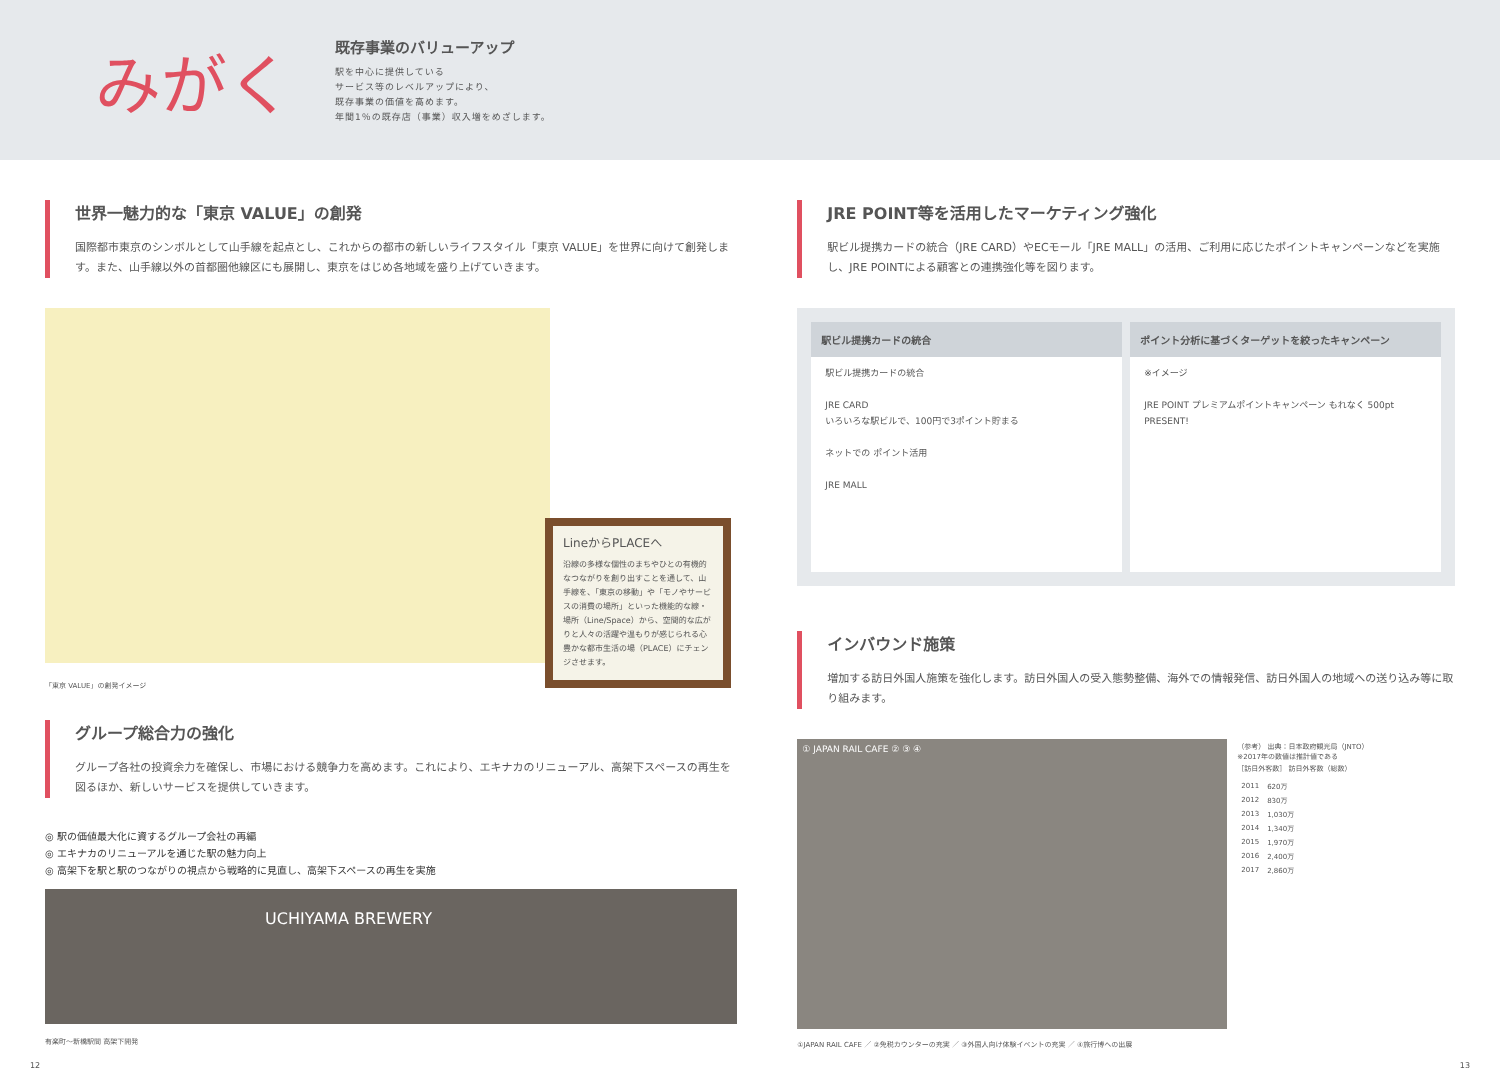みがく
既存事業のバリューアップ
駅を中心に提供している
サービス等のレベルアップにより、
既存事業の価値を高めます。
年間1％の既存店（事業）収入増をめざします。
世界一魅力的な「東京 VALUE」の創発
国際都市東京のシンボルとして山手線を起点とし、これからの都市の新しいライフスタイル「東京 VALUE」を世界に向けて創発します。また、山手線以外の首都圏他線区にも展開し、東京をはじめ各地域を盛り上げていきます。
LineからPLACEへ
沿線の多様な個性のまちやひとの有機的なつながりを創り出すことを通して、山手線を、「東京の移動」や「モノやサービスの消費の場所」といった機能的な線・場所（Line/Space）から、空間的な広がりと人々の活躍や温もりが感じられる心豊かな都市生活の場（PLACE）にチェンジさせます。
「東京 VALUE」の創発イメージ
グループ総合力の強化
グループ各社の投資余力を確保し、市場における競争力を高めます。これにより、エキナカのリニューアル、高架下スペースの再生を図るほか、新しいサービスを提供していきます。
◎ 駅の価値最大化に資するグループ会社の再編
◎ エキナカのリニューアルを通じた駅の魅力向上
◎ 高架下を駅と駅のつながりの視点から戦略的に見直し、高架下スペースの再生を実施
UCHIYAMA BREWERY
有楽町～新橋駅間 高架下開発
JRE POINT等を活用したマーケティング強化
駅ビル提携カードの統合（JRE CARD）やECモール「JRE MALL」の活用、ご利用に応じたポイントキャンペーンなどを実施し、JRE POINTによる顧客との連携強化等を図ります。
駅ビル提携カードの統合
駅ビル提携カードの統合
JRE CARD
いろいろな駅ビルで、100円で3ポイント貯まる
ネットでの ポイント活用
JRE MALL
ポイント分析に基づくターゲットを絞ったキャンペーン
※イメージ
JRE POINT プレミアムポイントキャンペーン もれなく 500pt PRESENT!
インバウンド施策
増加する訪日外国人施策を強化します。訪日外国人の受入態勢整備、海外での情報発信、訪日外国人の地域への送り込み等に取り組みます。
① JAPAN RAIL CAFE ② ③ ④
（参考） 出典：日本政府観光局（JNTO）
※2017年の数値は推計値である
［訪日外客数］ 訪日外客数（総数）
| 2011 | 620万 |
| 2012 | 830万 |
| 2013 | 1,030万 |
| 2014 | 1,340万 |
| 2015 | 1,970万 |
| 2016 | 2,400万 |
| 2017 | 2,860万 |
①JAPAN RAIL CAFE ／ ②免税カウンターの充実 ／ ③外国人向け体験イベントの充実 ／ ④旅行博への出展
12 13